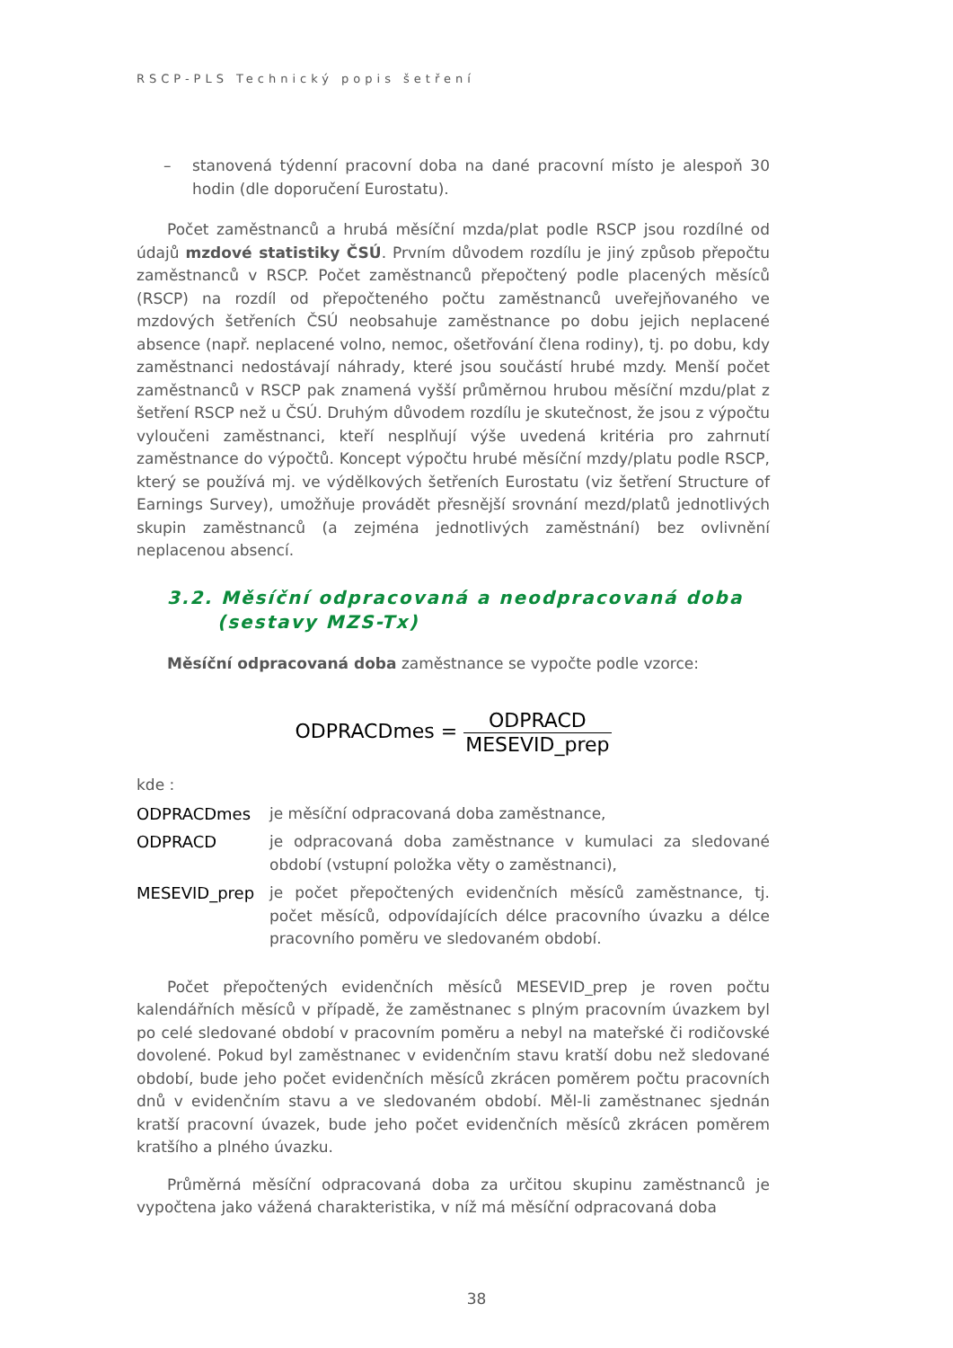RSCP-PLS Technický popis šetření
– stanovená týdenní pracovní doba na dané pracovní místo je alespoň 30 hodin (dle doporučení Eurostatu).
Počet zaměstnanců a hrubá měsíční mzda/plat podle RSCP jsou rozdílné od údajů mzdové statistiky ČSÚ. Prvním důvodem rozdílu je jiný způsob přepočtu zaměstnanců v RSCP. Počet zaměstnanců přepočtený podle placených měsíců (RSCP) na rozdíl od přepočteného počtu zaměstnanců uveřejňovaného ve mzdových šetřeních ČSÚ neobsahuje zaměstnance po dobu jejich neplacené absence (např. neplacené volno, nemoc, ošetřování člena rodiny), tj. po dobu, kdy zaměstnanci nedostávají náhrady, které jsou součástí hrubé mzdy. Menší počet zaměstnanců v RSCP pak znamená vyšší průměrnou hrubou měsíční mzdu/plat z šetření RSCP než u ČSÚ. Druhým důvodem rozdílu je skutečnost, že jsou z výpočtu vyloučeni zaměstnanci, kteří nesplňují výše uvedená kritéria pro zahrnutí zaměstnance do výpočtů. Koncept výpočtu hrubé měsíční mzdy/platu podle RSCP, který se používá mj. ve výdělkových šetřeních Eurostatu (viz šetření Structure of Earnings Survey), umožňuje provádět přesnější srovnání mezd/platů jednotlivých skupin zaměstnanců (a zejména jednotlivých zaměstnání) bez ovlivnění neplacenou absencí.
3.2. Měsíční odpracovaná a neodpracovaná doba (sestavy MZS-Tx)
Měsíční odpracovaná doba zaměstnance se vypočte podle vzorce:
ODPRACDmes = ODPRACD MESEVID_prep
kde :
ODPRACDmes je měsíční odpracovaná doba zaměstnance,
ODPRACD je odpracovaná doba zaměstnance v kumulaci za sledované období (vstupní položka věty o zaměstnanci),
MESEVID_prep je počet přepočtených evidenčních měsíců zaměstnance, tj. počet měsíců, odpovídajících délce pracovního úvazku a délce pracovního poměru ve sledovaném období.
Počet přepočtených evidenčních měsíců MESEVID_prep je roven počtu kalendářních měsíců v případě, že zaměstnanec s plným pracovním úvazkem byl po celé sledované období v pracovním poměru a nebyl na mateřské či rodičovské dovolené. Pokud byl zaměstnanec v evidenčním stavu kratší dobu než sledované období, bude jeho počet evidenčních měsíců zkrácen poměrem počtu pracovních dnů v evidenčním stavu a ve sledovaném období. Měl-li zaměstnanec sjednán kratší pracovní úvazek, bude jeho počet evidenčních měsíců zkrácen poměrem kratšího a plného úvazku.
Průměrná měsíční odpracovaná doba za určitou skupinu zaměstnanců je vypočtena jako vážená charakteristika, v níž má měsíční odpracovaná doba
38